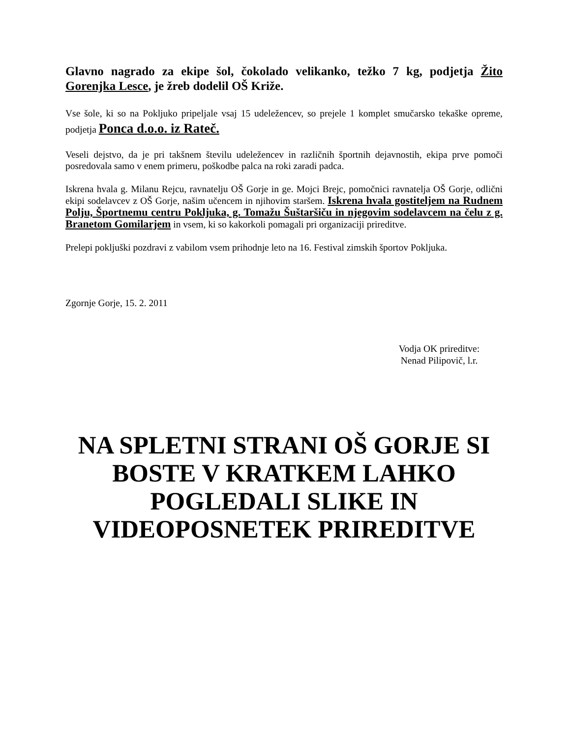Glavno nagrado za ekipe šol, čokolado velikanko, težko 7 kg, podjetja Žito Gorenjka Lesce, je žreb dodelil OŠ Križe.
Vse šole, ki so na Pokljuko pripeljale vsaj 15 udeležencev, so prejele 1 komplet smučarsko tekaške opreme, podjetja Ponca d.o.o. iz Rateč.
Veseli dejstvo, da je pri takšnem številu udeležencev in različnih športnih dejavnostih, ekipa prve pomoči posredovala samo v enem primeru, poškodbe palca na roki zaradi padca.
Iskrena hvala g. Milanu Rejcu, ravnatelju OŠ Gorje in ge. Mojci Brejc, pomočnici ravnatelja OŠ Gorje, odlični ekipi sodelavcev z OŠ Gorje, našim učencem in njihovim staršem. Iskrena hvala gostiteljem na Rudnem Polju, Športnemu centru Pokljuka, g. Tomažu Šuštaršiču in njegovim sodelavcem na čelu z g. Branetom Gomilarjem in vsem, ki so kakorkoli pomagali pri organizaciji prireditve.
Prelepi pokljuški pozdravi z vabilom vsem prihodnje leto na 16. Festival zimskih športov Pokljuka.
Zgornje Gorje, 15. 2. 2011
Vodja OK prireditve:
Nenad Pilipovič, l.r.
NA SPLETNI STRANI OŠ GORJE SI BOSTE V KRATKEM LAHKO POGLEDALI SLIKE IN VIDEOPOSNETEK PRIREDITVE